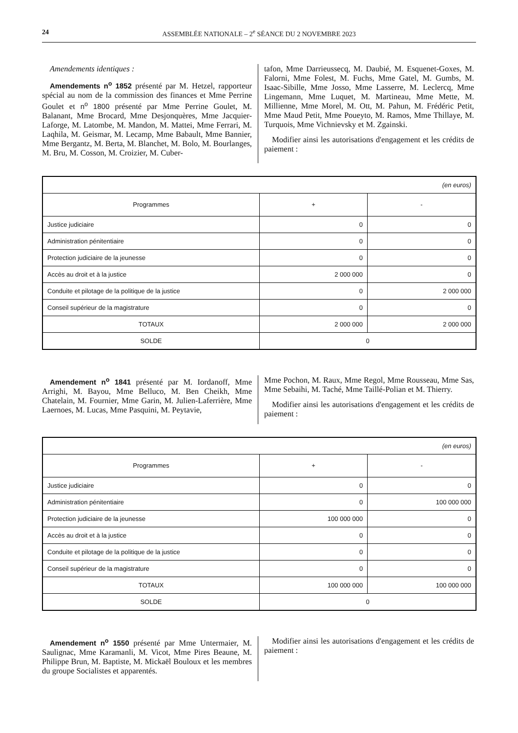24 ASSEMBLÉE NATIONALE – 2<sup>e</sup> SÉANCE DU 2 NOVEMBRE 2023
Amendements identiques :
Amendements n<sup>o</sup> 1852 présenté par M. Hetzel, rapporteur spécial au nom de la commission des finances et Mme Perrine Goulet et n<sup>o</sup> 1800 présenté par Mme Perrine Goulet, M. Balanant, Mme Brocard, Mme Desjonquères, Mme Jacquier-Laforge, M. Latombe, M. Mandon, M. Mattei, Mme Ferrari, M. Laqhila, M. Geismar, M. Lecamp, Mme Babault, Mme Bannier, Mme Bergantz, M. Berta, M. Blanchet, M. Bolo, M. Bourlanges, M. Bru, M. Cosson, M. Croizier, M. Cuber-
tafon, Mme Darrieussecq, M. Daubié, M. Esquenet-Goxes, M. Falorni, Mme Folest, M. Fuchs, Mme Gatel, M. Gumbs, M. Isaac-Sibille, Mme Josso, Mme Lasserre, M. Leclercq, Mme Lingemann, Mme Luquet, M. Martineau, Mme Mette, M. Millienne, Mme Morel, M. Ott, M. Pahun, M. Frédéric Petit, Mme Maud Petit, Mme Poueyto, M. Ramos, Mme Thillaye, M. Turquois, Mme Vichnievsky et M. Zgainski.
Modifier ainsi les autorisations d'engagement et les crédits de paiement :
| (en euros) | | |
| Programmes | + | - |
| Justice judiciaire | 0 | 0 |
| Administration pénitentiaire | 0 | 0 |
| Protection judiciaire de la jeunesse | 0 | 0 |
| Accès au droit et à la justice | 2 000 000 | 0 |
| Conduite et pilotage de la politique de la justice | 0 | 2 000 000 |
| Conseil supérieur de la magistrature | 0 | 0 |
| TOTAUX | 2 000 000 | 2 000 000 |
| SOLDE | 0 | |
Amendement n<sup>o</sup> 1841 présenté par M. Iordanoff, Mme Arrighi, M. Bayou, Mme Belluco, M. Ben Cheikh, Mme Chatelain, M. Fournier, Mme Garin, M. Julien-Laferrière, Mme Laernoes, M. Lucas, Mme Pasquini, M. Peytavie,
Mme Pochon, M. Raux, Mme Regol, Mme Rousseau, Mme Sas, Mme Sebaihi, M. Taché, Mme Taillé-Polian et M. Thierry.
Modifier ainsi les autorisations d'engagement et les crédits de paiement :
| (en euros) | | |
| Programmes | + | - |
| Justice judiciaire | 0 | 0 |
| Administration pénitentiaire | 0 | 100 000 000 |
| Protection judiciaire de la jeunesse | 100 000 000 | 0 |
| Accès au droit et à la justice | 0 | 0 |
| Conduite et pilotage de la politique de la justice | 0 | 0 |
| Conseil supérieur de la magistrature | 0 | 0 |
| TOTAUX | 100 000 000 | 100 000 000 |
| SOLDE | 0 | |
Amendement n<sup>o</sup> 1550 présenté par Mme Untermaier, M. Saulignac, Mme Karamanli, M. Vicot, Mme Pires Beaune, M. Philippe Brun, M. Baptiste, M. Mickaël Bouloux et les membres du groupe Socialistes et apparentés.
Modifier ainsi les autorisations d'engagement et les crédits de paiement :